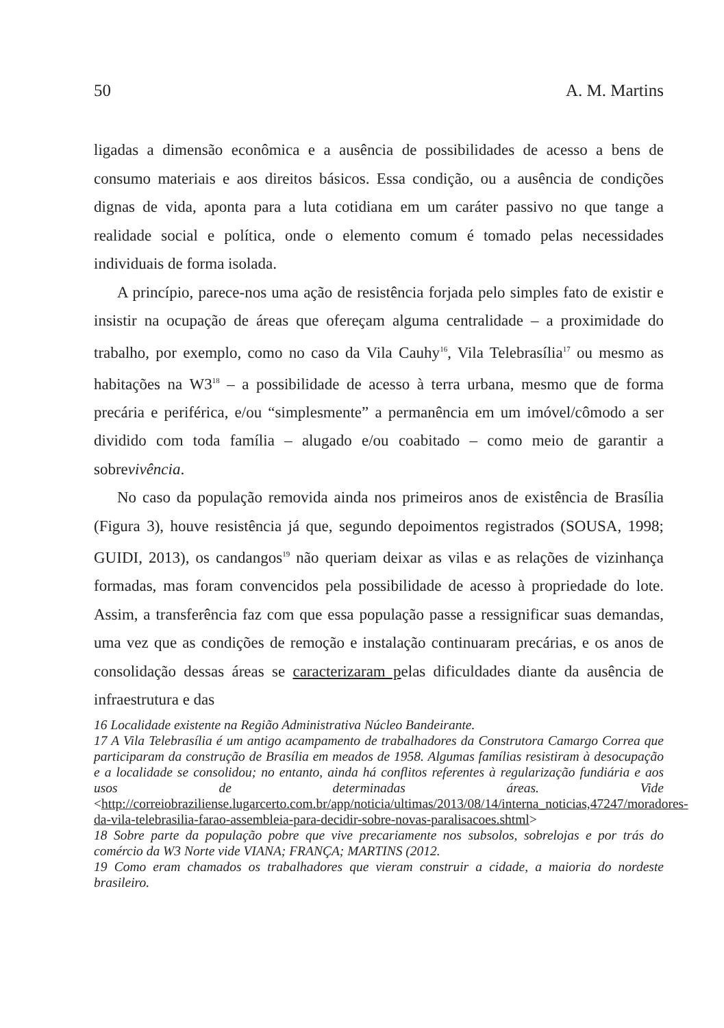50 A. M. Martins
ligadas a dimensão econômica e a ausência de possibilidades de acesso a bens de consumo materiais e aos direitos básicos. Essa condição, ou a ausência de condições dignas de vida, aponta para a luta cotidiana em um caráter passivo no que tange a realidade social e política, onde o elemento comum é tomado pelas necessidades individuais de forma isolada.
A princípio, parece-nos uma ação de resistência forjada pelo simples fato de existir e insistir na ocupação de áreas que ofereçam alguma centralidade – a proximidade do trabalho, por exemplo, como no caso da Vila Cauhy<sup>16</sup>, Vila Telebrasília<sup>17</sup> ou mesmo as habitações na W3<sup>18</sup> – a possibilidade de acesso à terra urbana, mesmo que de forma precária e periférica, e/ou “simplesmente” a permanência em um imóvel/cômodo a ser dividido com toda família – alugado e/ou coabitado – como meio de garantir a sobrevivência.
No caso da população removida ainda nos primeiros anos de existência de Brasília (Figura 3), houve resistência já que, segundo depoimentos registrados (SOUSA, 1998; GUIDI, 2013), os candangos<sup>19</sup> não queriam deixar as vilas e as relações de vizinhança formadas, mas foram convencidos pela possibilidade de acesso à propriedade do lote. Assim, a transferência faz com que essa população passe a ressignificar suas demandas, uma vez que as condições de remoção e instalação continuaram precárias, e os anos de consolidação dessas áreas se caracterizaram pelas dificuldades diante da ausência de infraestrutura e das
16 Localidade existente na Região Administrativa Núcleo Bandeirante.
17 A Vila Telebrasília é um antigo acampamento de trabalhadores da Construtora Camargo Correa que participaram da construção de Brasília em meados de 1958. Algumas famílias resistiram à desocupação e a localidade se consolidou; no entanto, ainda há conflitos referentes à regularização fundiária e aos usos de determinadas áreas. Vide <http://correiobraziliense.lugarcerto.com.br/app/noticia/ultimas/2013/08/14/interna_noticias,47247/moradores-da-vila-telebrasilia-farao-assembleia-para-decidir-sobre-novas-paralisacoes.shtml>
18 Sobre parte da população pobre que vive precariamente nos subsolos, sobrelojas e por trás do comércio da W3 Norte vide VIANA; FRANÇA; MARTINS (2012.
19 Como eram chamados os trabalhadores que vieram construir a cidade, a maioria do nordeste brasileiro.